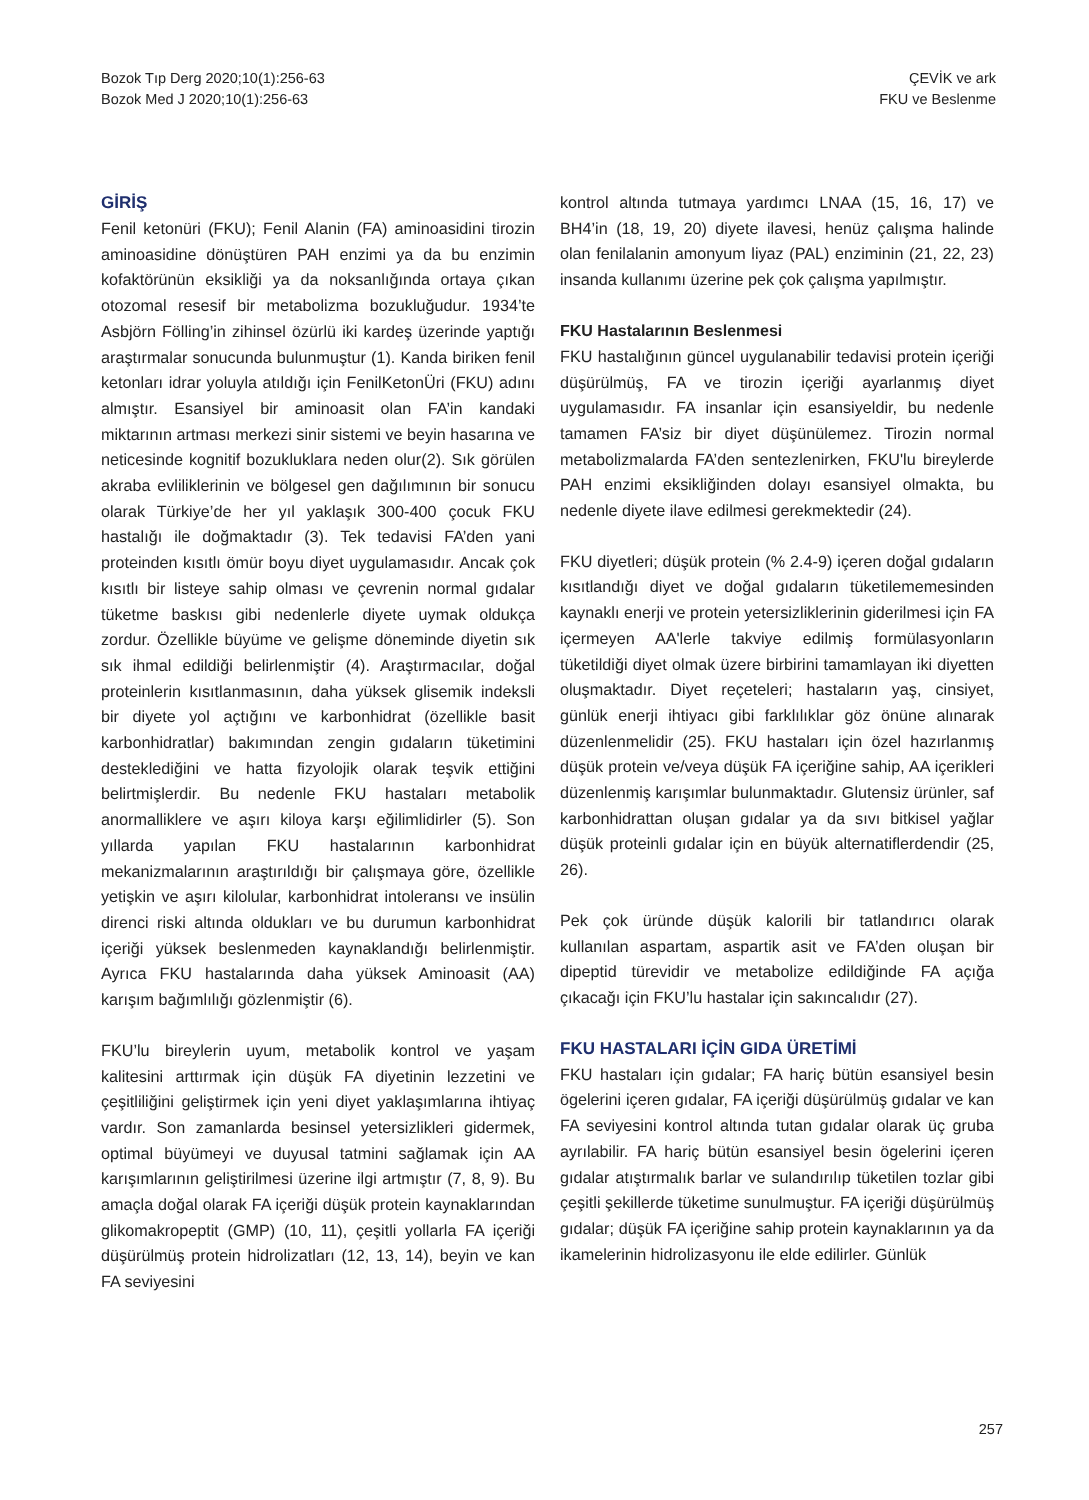Bozok Tıp Derg 2020;10(1):256-63
Bozok Med J 2020;10(1):256-63
ÇEVİK ve ark
FKU ve Beslenme
GİRİŞ
Fenil ketonüri (FKU); Fenil Alanin (FA) aminoasidini tirozin aminoasidine dönüştüren PAH enzimi ya da bu enzimin kofaktörünün eksikliği ya da noksanlığında ortaya çıkan otozomal resesif bir metabolizma bozukluğudur. 1934’te Asbjörn Fölling’in zihinsel özürlü iki kardeş üzerinde yaptığı araştırmalar sonucunda bulunmuştur (1). Kanda biriken fenil ketonları idrar yoluyla atıldığı için FenilKetonÜri (FKU) adını almıştır. Esansiyel bir aminoasit olan FA’in kandaki miktarının artması merkezi sinir sistemi ve beyin hasarına ve neticesinde kognitif bozukluklara neden olur(2). Sık görülen akraba evliliklerinin ve bölgesel gen dağılımının bir sonucu olarak Türkiye’de her yıl yaklaşık 300-400 çocuk FKU hastalığı ile doğmaktadır (3). Tek tedavisi FA’den yani proteinden kısıtlı ömür boyu diyet uygulamasıdır. Ancak çok kısıtlı bir listeye sahip olması ve çevrenin normal gıdalar tüketme baskısı gibi nedenlerle diyete uymak oldukça zordur. Özellikle büyüme ve gelişme döneminde diyetin sık sık ihmal edildiği belirlenmiştir (4). Araştırmacılar, doğal proteinlerin kısıtlanmasının, daha yüksek glisemik indeksli bir diyete yol açtığını ve karbonhidrat (özellikle basit karbonhidratlar) bakımından zengin gıdaların tüketimini desteklediğini ve hatta fizyolojik olarak teşvik ettiğini belirtmişlerdir. Bu nedenle FKU hastaları metabolik anormalliklere ve aşırı kiloya karşı eğilimlidirler (5). Son yıllarda yapılan FKU hastalarının karbonhidrat mekanizmalarının araştırıldığı bir çalışmaya göre, özellikle yetişkin ve aşırı kilolular, karbonhidrat intoleransı ve insülin direnci riski altında oldukları ve bu durumun karbonhidrat içeriği yüksek beslenmeden kaynaklandığı belirlenmiştir. Ayrıca FKU hastalarında daha yüksek Aminoasit (AA) karışım bağımlılığı gözlenmiştir (6).
FKU’lu bireylerin uyum, metabolik kontrol ve yaşam kalitesini arttırmak için düşük FA diyetinin lezzetini ve çeşitliliğini geliştirmek için yeni diyet yaklaşımlarına ihtiyaç vardır. Son zamanlarda besinsel yetersizlikleri gidermek, optimal büyümeyi ve duyusal tatmini sağlamak için AA karışımlarının geliştirilmesi üzerine ilgi artmıştır (7, 8, 9). Bu amaçla doğal olarak FA içeriği düşük protein kaynaklarından glikomakropeptit (GMP) (10, 11), çeşitli yollarla FA içeriği düşürülmüş protein hidrolizatları (12, 13, 14), beyin ve kan FA seviyesini
kontrol altında tutmaya yardımcı LNAA (15, 16, 17) ve BH4’in (18, 19, 20) diyete ilavesi, henüz çalışma halinde olan fenilalanin amonyum liyaz (PAL) enziminin (21, 22, 23) insanda kullanımı üzerine pek çok çalışma yapılmıştır.
FKU Hastalarının Beslenmesi
FKU hastalığının güncel uygulanabilir tedavisi protein içeriği düşürülmüş, FA ve tirozin içeriği ayarlanmış diyet uygulamasıdır. FA insanlar için esansiyeldir, bu nedenle tamamen FA’siz bir diyet düşünülemez. Tirozin normal metabolizmalarda FA’den sentezlenirken, FKU'lu bireylerde PAH enzimi eksikliğinden dolayı esansiyel olmakta, bu nedenle diyete ilave edilmesi gerekmektedir (24).
FKU diyetleri; düşük protein (% 2.4-9) içeren doğal gıdaların kısıtlandığı diyet ve doğal gıdaların tüketilememesinden kaynaklı enerji ve protein yetersizliklerinin giderilmesi için FA içermeyen AA'lerle takviye edilmiş formülasyonların tüketildiği diyet olmak üzere birbirini tamamlayan iki diyetten oluşmaktadır. Diyet reçeteleri; hastaların yaş, cinsiyet, günlük enerji ihtiyacı gibi farklılıklar göz önüne alınarak düzenlenmelidir (25). FKU hastaları için özel hazırlanmış düşük protein ve/veya düşük FA içeriğine sahip, AA içerikleri düzenlenmiş karışımlar bulunmaktadır. Glutensiz ürünler, saf karbonhidrattan oluşan gıdalar ya da sıvı bitkisel yağlar düşük proteinli gıdalar için en büyük alternatiflerdendir (25, 26).
Pek çok üründe düşük kalorili bir tatlandırıcı olarak kullanılan aspartam, aspartik asit ve FA’den oluşan bir dipeptid türevidir ve metabolize edildiğinde FA açığa çıkacağı için FKU’lu hastalar için sakıncalıdır (27).
FKU HASTALARI İÇİN GIDA ÜRETİMİ
FKU hastaları için gıdalar; FA hariç bütün esansiyel besin ögelerini içeren gıdalar, FA içeriği düşürülmüş gıdalar ve kan FA seviyesini kontrol altında tutan gıdalar olarak üç gruba ayrılabilir. FA hariç bütün esansiyel besin ögelerini içeren gıdalar atıştırmalık barlar ve sulandırılıp tüketilen tozlar gibi çeşitli şekillerde tüketime sunulmuştur. FA içeriği düşürülmüş gıdalar; düşük FA içeriğine sahip protein kaynaklarının ya da ikamelerinin hidrolizasyonu ile elde edilirler. Günlük
257